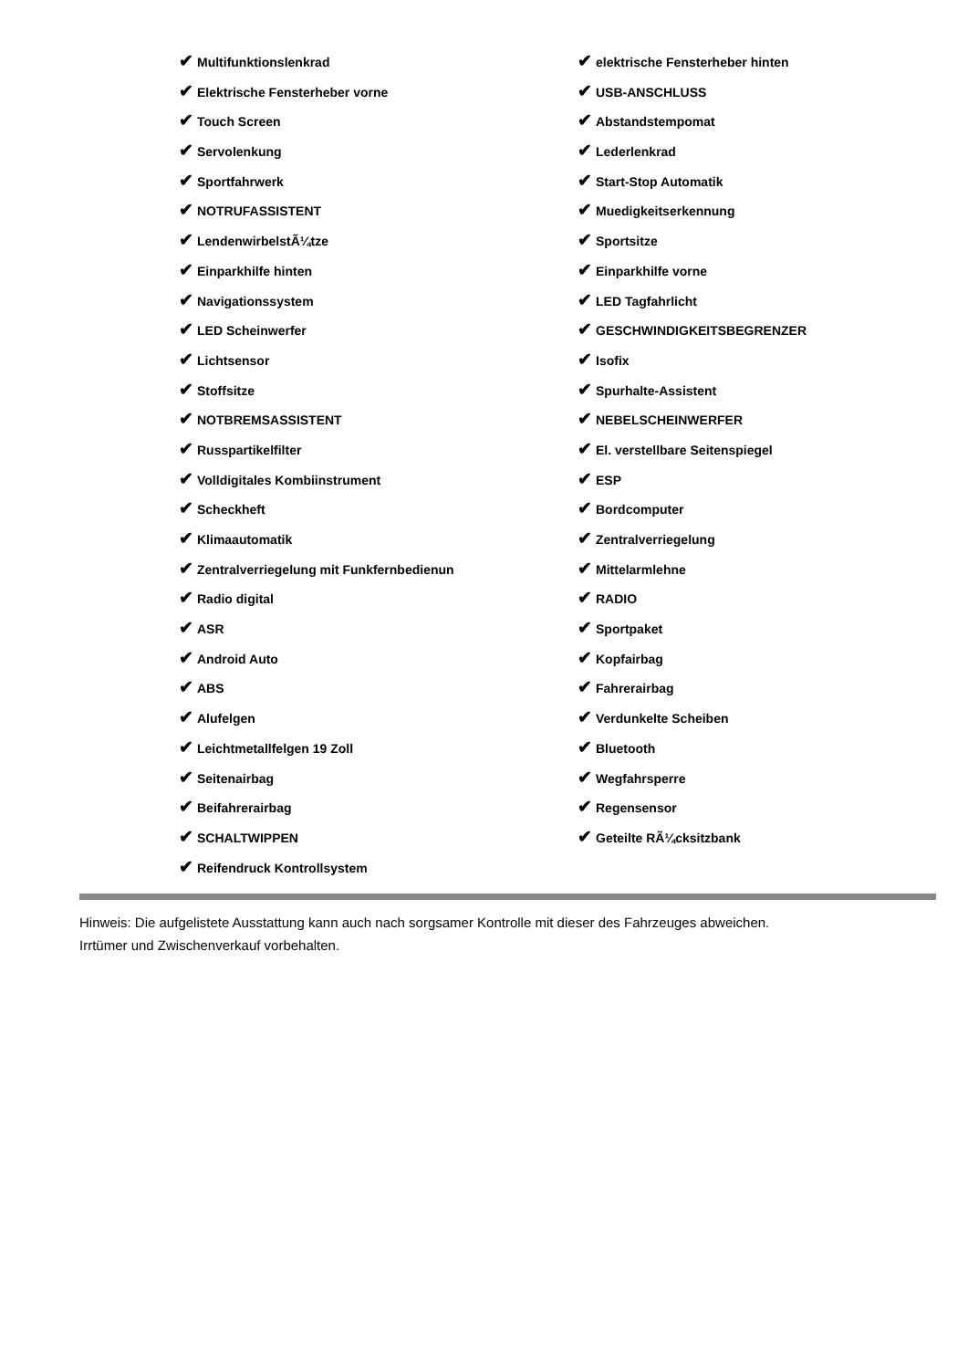✔ Multifunktionslenkrad
✔ Elektrische Fensterheber vorne
✔ Touch Screen
✔ Servolenkung
✔ Sportfahrwerk
✔ NOTRUFASSISTENT
✔ LendenwirbelstÃ¼tze
✔ Einparkhilfe hinten
✔ Navigationssystem
✔ LED Scheinwerfer
✔ Lichtsensor
✔ Stoffsitze
✔ NOTBREMSASSISTENT
✔ Russpartikelfilter
✔ Volldigitales Kombiinstrument
✔ Scheckheft
✔ Klimaautomatik
✔ Zentralverriegelung mit Funkfernbedienun
✔ Radio digital
✔ ASR
✔ Android Auto
✔ ABS
✔ Alufelgen
✔ Leichtmetallfelgen 19 Zoll
✔ Seitenairbag
✔ Beifahrerairbag
✔ SCHALTWIPPEN
✔ Reifendruck Kontrollsystem
✔ elektrische Fensterheber hinten
✔ USB-ANSCHLUSS
✔ Abstandstempomat
✔ Lederlenkrad
✔ Start-Stop Automatik
✔ Muedigkeitserkennung
✔ Sportsitze
✔ Einparkhilfe vorne
✔ LED Tagfahrlicht
✔ GESCHWINDIGKEITSBEGRENZER
✔ Isofix
✔ Spurhalte-Assistent
✔ NEBELSCHEINWERFER
✔ El. verstellbare Seitenspiegel
✔ ESP
✔ Bordcomputer
✔ Zentralverriegelung
✔ Mittelarmlehne
✔ RADIO
✔ Sportpaket
✔ Kopfairbag
✔ Fahrerairbag
✔ Verdunkelte Scheiben
✔ Bluetooth
✔ Wegfahrsperre
✔ Regensensor
✔ Geteilte RÃ¼cksitzbank
Hinweis: Die aufgelistete Ausstattung kann auch nach sorgsamer Kontrolle mit dieser des Fahrzeuges abweichen. Irrtümer und Zwischenverkauf vorbehalten.